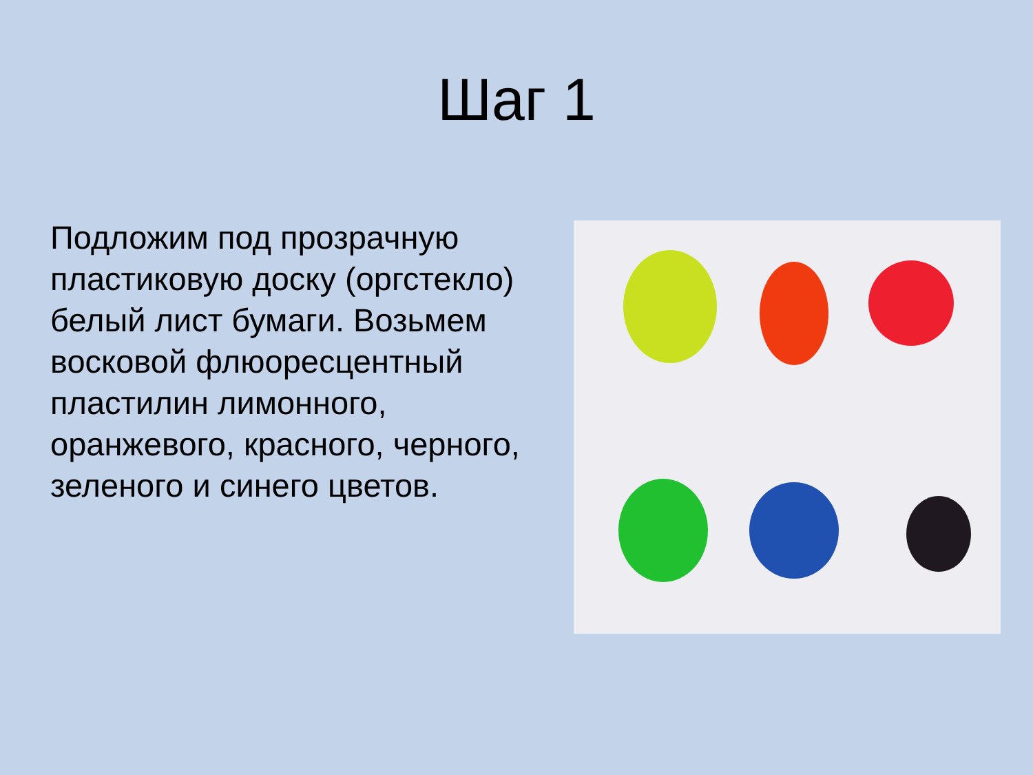Шаг 1
Подложим под прозрачную пластиковую доску (оргстекло) белый лист бумаги. Возьмем восковой флюоресцентный пластилин лимонного, оранжевого, красного, черного, зеленого и синего цветов.